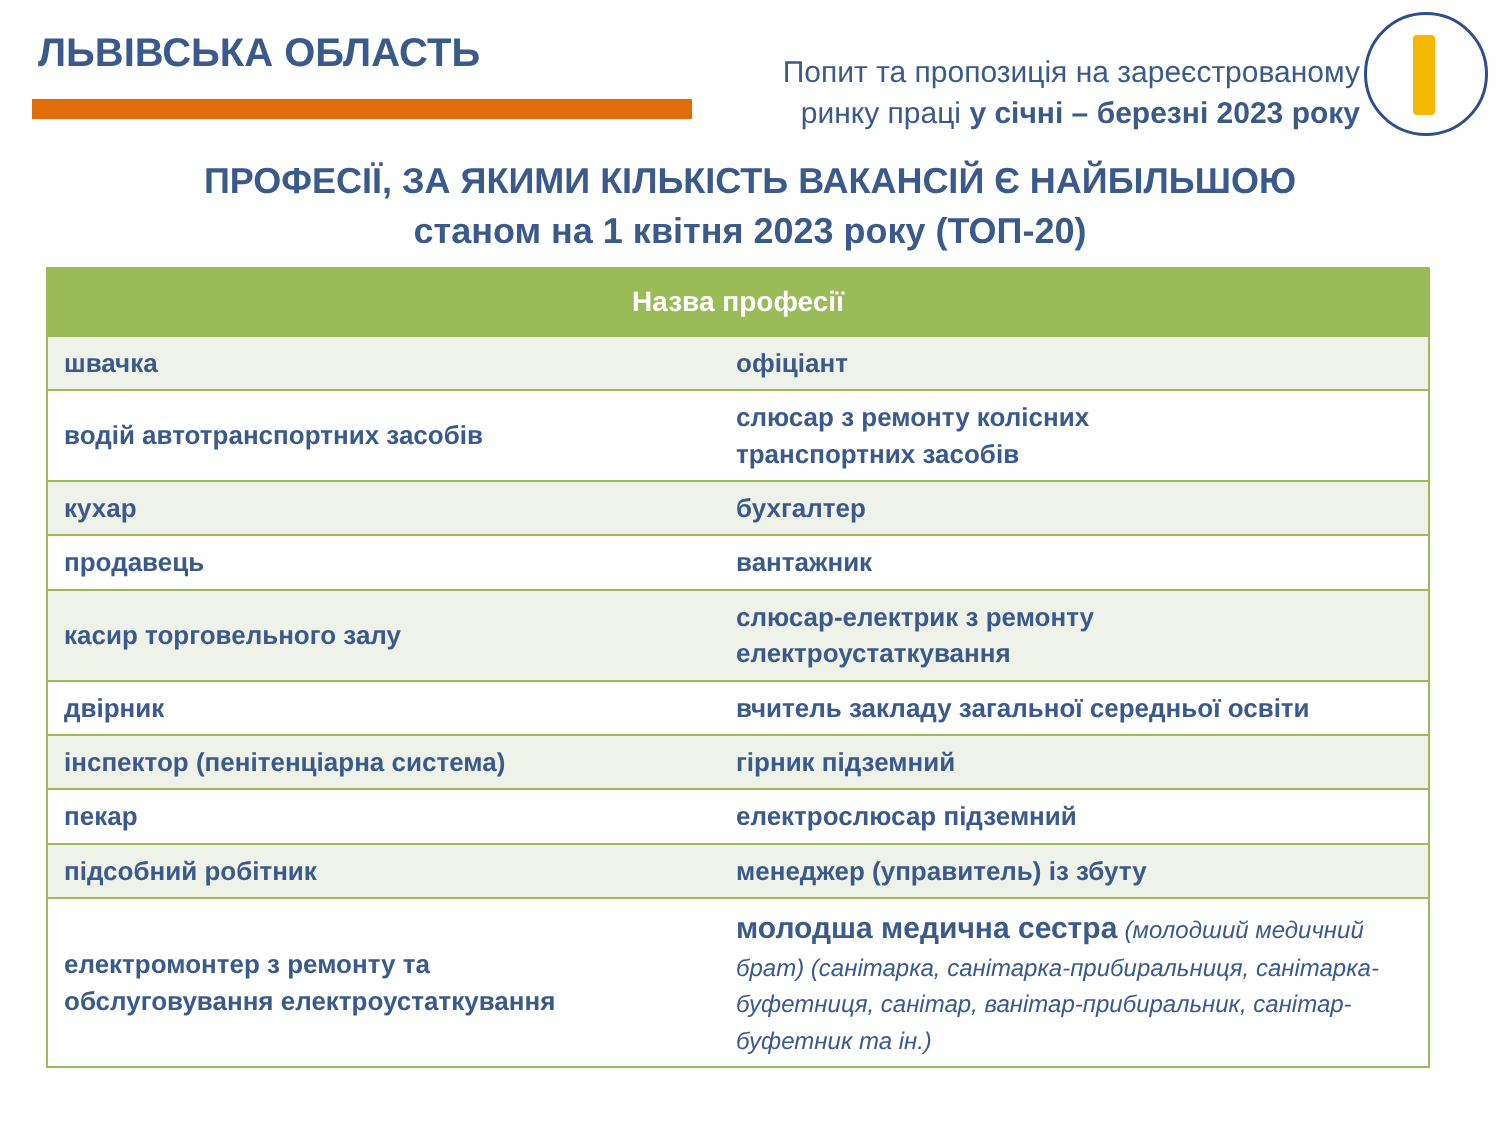ЛЬВІВСЬКА ОБЛАСТЬ
Попит та пропозиція на зареєстрованому
ринку праці у січні – березні 2023 року
ПРОФЕСІЇ, ЗА ЯКИМИ КІЛЬКІСТЬ ВАКАНСІЙ Є НАЙБІЛЬШОЮ
станом на 1 квітня 2023 року (ТОП-20)
| Назва професії | |
| --- | --- |
| швачка | офіціант |
| водій автотранспортних засобів | слюсар з ремонту колісних транспортних засобів |
| кухар | бухгалтер |
| продавець | вантажник |
| касир торговельного залу | слюсар-електрик з ремонту електроустаткування |
| двірник | вчитель закладу загальної середньої освіти |
| інспектор (пенітенціарна система) | гірник підземний |
| пекар | електрослюсар підземний |
| підсобний робітник | менеджер (управитель) із збуту |
| електромонтер з ремонту та обслуговування електроустаткування | молодша медична сестра (молодший медичний брат) (санітарка, санітарка-прибиральниця, санітарка-буфетниця, санітар, ванітар-прибиральник, санітар-буфетник та ін.) |